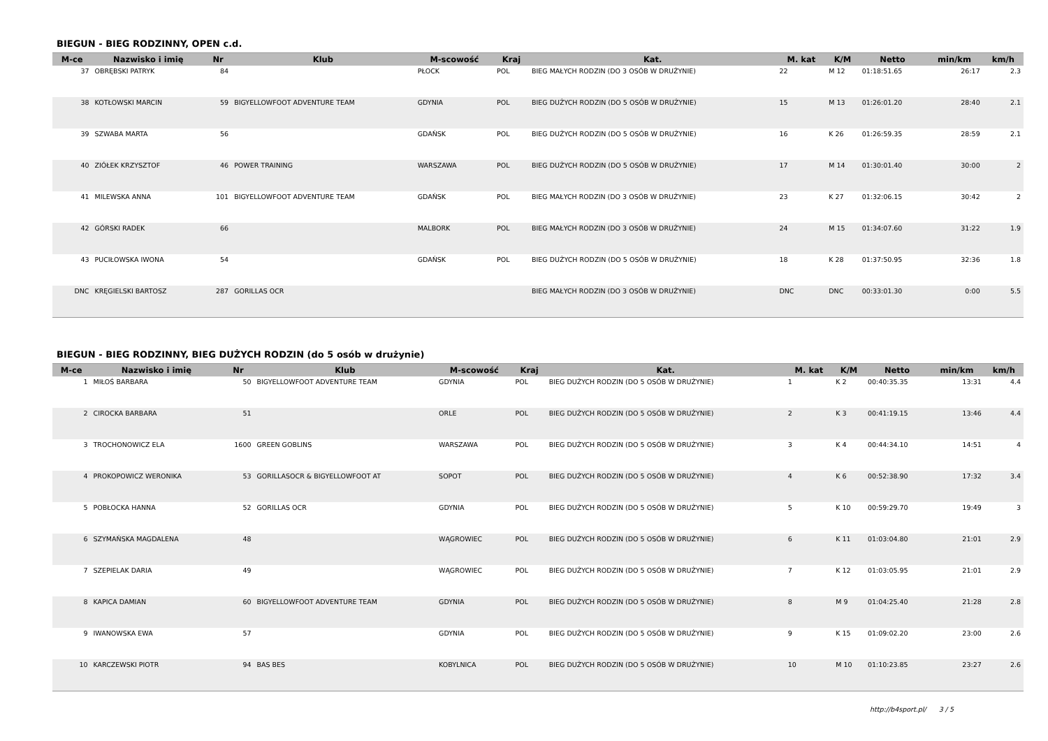BIEGUN - BIEG RODZINNY, OPEN c.d.
| M-ce | Nazwisko i imię | Nr | Klub | M-scowość | Kraj | Kat. | M. kat | K/M | Netto | min/km | km/h |
| --- | --- | --- | --- | --- | --- | --- | --- | --- | --- | --- | --- |
| 37 | OBRĘBSKI PATRYK | 84 | | PŁOCK | POL | BIEG MAŁYCH RODZIN (DO 3 OSÓB W DRUŻYNIE) | 22 | M 12 | 01:18:51.65 | 26:17 | 2.3 |
| 38 | KOTŁOWSKI MARCIN | 59 | BIGYELLOWFOOT ADVENTURE TEAM | GDYNIA | POL | BIEG DUŻYCH RODZIN (DO 5 OSÓB W DRUŻYNIE) | 15 | M 13 | 01:26:01.20 | 28:40 | 2.1 |
| 39 | SZWABA MARTA | 56 | | GDAŃSK | POL | BIEG DUŻYCH RODZIN (DO 5 OSÓB W DRUŻYNIE) | 16 | K 26 | 01:26:59.35 | 28:59 | 2.1 |
| 40 | ZIÓŁEK KRZYSZTOF | 46 | POWER TRAINING | WARSZAWA | POL | BIEG DUŻYCH RODZIN (DO 5 OSÓB W DRUŻYNIE) | 17 | M 14 | 01:30:01.40 | 30:00 | 2 |
| 41 | MILEWSKA ANNA | 101 | BIGYELLOWFOOT ADVENTURE TEAM | GDAŃSK | POL | BIEG MAŁYCH RODZIN (DO 3 OSÓB W DRUŻYNIE) | 23 | K 27 | 01:32:06.15 | 30:42 | 2 |
| 42 | GÓRSKI RADEK | 66 | | MALBORK | POL | BIEG MAŁYCH RODZIN (DO 3 OSÓB W DRUŻYNIE) | 24 | M 15 | 01:34:07.60 | 31:22 | 1.9 |
| 43 | PUCIŁOWSKA IWONA | 54 | | GDAŃSK | POL | BIEG DUŻYCH RODZIN (DO 5 OSÓB W DRUŻYNIE) | 18 | K 28 | 01:37:50.95 | 32:36 | 1.8 |
| DNC | KRĘGIELSKI BARTOSZ | 287 | GORILLAS OCR | | | BIEG MAŁYCH RODZIN (DO 3 OSÓB W DRUŻYNIE) | DNC | DNC | 00:33:01.30 | 0:00 | 5.5 |
BIEGUN - BIEG RODZINNY, BIEG DUŻYCH RODZIN (do 5 osób w drużynie)
| M-ce | Nazwisko i imię | Nr | Klub | M-scowość | Kraj | Kat. | M. kat | K/M | Netto | min/km | km/h |
| --- | --- | --- | --- | --- | --- | --- | --- | --- | --- | --- | --- |
| 1 | MIŁOŚ BARBARA | 50 | BIGYELLOWFOOT ADVENTURE TEAM | GDYNIA | POL | BIEG DUŻYCH RODZIN (DO 5 OSÓB W DRUŻYNIE) | 1 | K 2 | 00:40:35.35 | 13:31 | 4.4 |
| 2 | CIROCKA BARBARA | 51 | | ORLE | POL | BIEG DUŻYCH RODZIN (DO 5 OSÓB W DRUŻYNIE) | 2 | K 3 | 00:41:19.15 | 13:46 | 4.4 |
| 3 | TROCHONOWICZ ELA | 1600 | GREEN GOBLINS | WARSZAWA | POL | BIEG DUŻYCH RODZIN (DO 5 OSÓB W DRUŻYNIE) | 3 | K 4 | 00:44:34.10 | 14:51 | 4 |
| 4 | PROKOPOWICZ WERONIKA | 53 | GORILLASOCR & BIGYELLOWFOOT AT | SOPOT | POL | BIEG DUŻYCH RODZIN (DO 5 OSÓB W DRUŻYNIE) | 4 | K 6 | 00:52:38.90 | 17:32 | 3.4 |
| 5 | POBŁOCKA HANNA | 52 | GORILLAS OCR | GDYNIA | POL | BIEG DUŻYCH RODZIN (DO 5 OSÓB W DRUŻYNIE) | 5 | K 10 | 00:59:29.70 | 19:49 | 3 |
| 6 | SZYMAŃSKA MAGDALENA | 48 | | WĄGROWIEC | POL | BIEG DUŻYCH RODZIN (DO 5 OSÓB W DRUŻYNIE) | 6 | K 11 | 01:03:04.80 | 21:01 | 2.9 |
| 7 | SZEPIELAK DARIA | 49 | | WĄGROWIEC | POL | BIEG DUŻYCH RODZIN (DO 5 OSÓB W DRUŻYNIE) | 7 | K 12 | 01:03:05.95 | 21:01 | 2.9 |
| 8 | KAPICA DAMIAN | 60 | BIGYELLOWFOOT ADVENTURE TEAM | GDYNIA | POL | BIEG DUŻYCH RODZIN (DO 5 OSÓB W DRUŻYNIE) | 8 | M 9 | 01:04:25.40 | 21:28 | 2.8 |
| 9 | IWANOWSKA EWA | 57 | | GDYNIA | POL | BIEG DUŻYCH RODZIN (DO 5 OSÓB W DRUŻYNIE) | 9 | K 15 | 01:09:02.20 | 23:00 | 2.6 |
| 10 | KARCZEWSKI PIOTR | 94 | BAS BES | KOBYLNICA | POL | BIEG DUŻYCH RODZIN (DO 5 OSÓB W DRUŻYNIE) | 10 | M 10 | 01:10:23.85 | 23:27 | 2.6 |
http://b4sport.pl/ 3 / 5